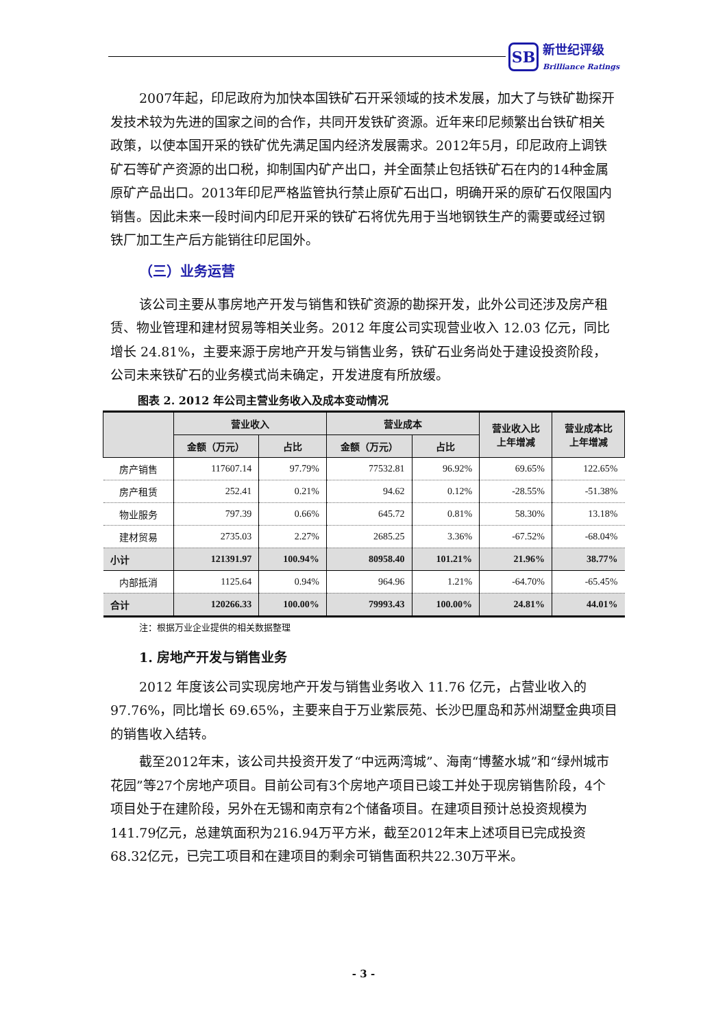SB 新世纪评级
Brilliance Ratings
2007年起，印尼政府为加快本国铁矿石开采领域的技术发展，加大了与铁矿勘探开发技术较为先进的国家之间的合作，共同开发铁矿资源。近年来印尼频繁出台铁矿相关政策，以使本国开采的铁矿优先满足国内经济发展需求。2012年5月，印尼政府上调铁矿石等矿产资源的出口税，抑制国内矿产出口，并全面禁止包括铁矿石在内的14种金属原矿产品出口。2013年印尼严格监管执行禁止原矿石出口，明确开采的原矿石仅限国内销售。因此未来一段时间内印尼开采的铁矿石将优先用于当地钢铁生产的需要或经过钢铁厂加工生产后方能销往印尼国外。
（三）业务运营
该公司主要从事房地产开发与销售和铁矿资源的勘探开发，此外公司还涉及房产租赁、物业管理和建材贸易等相关业务。2012 年度公司实现营业收入 12.03 亿元，同比增长 24.81%，主要来源于房地产开发与销售业务，铁矿石业务尚处于建设投资阶段，公司未来铁矿石的业务模式尚未确定，开发进度有所放缓。
图表 2. 2012 年公司主营业务收入及成本变动情况
| | 营业收入 | | 营业成本 | | 营业收入比 上年增减 | 营业成本比 上年增减 |
| --- | --- | --- | --- | --- | --- | --- |
| | 金额（万元） | 占比 | 金额（万元） | 占比 | | |
| 房产销售 | 117607.14 | 97.79% | 77532.81 | 96.92% | 69.65% | 122.65% |
| 房产租赁 | 252.41 | 0.21% | 94.62 | 0.12% | -28.55% | -51.38% |
| 物业服务 | 797.39 | 0.66% | 645.72 | 0.81% | 58.30% | 13.18% |
| 建材贸易 | 2735.03 | 2.27% | 2685.25 | 3.36% | -67.52% | -68.04% |
| 小计 | 121391.97 | 100.94% | 80958.40 | 101.21% | 21.96% | 38.77% |
| 内部抵消 | 1125.64 | 0.94% | 964.96 | 1.21% | -64.70% | -65.45% |
| 合计 | 120266.33 | 100.00% | 79993.43 | 100.00% | 24.81% | 44.01% |
注：根据万业企业提供的相关数据整理
1. 房地产开发与销售业务
2012 年度该公司实现房地产开发与销售业务收入 11.76 亿元，占营业收入的 97.76%，同比增长 69.65%，主要来自于万业紫辰苑、长沙巴厘岛和苏州湖墅金典项目的销售收入结转。
截至2012年末，该公司共投资开发了“中远两湾城”、海南“博鳌水城”和“绿州城市花园”等27个房地产项目。目前公司有3个房地产项目已竣工并处于现房销售阶段，4个项目处于在建阶段，另外在无锡和南京有2个储备项目。在建项目预计总投资规模为141.79亿元，总建筑面积为216.94万平方米，截至2012年末上述项目已完成投资68.32亿元，已完工项目和在建项目的剩余可销售面积共22.30万平米。
- 3 -